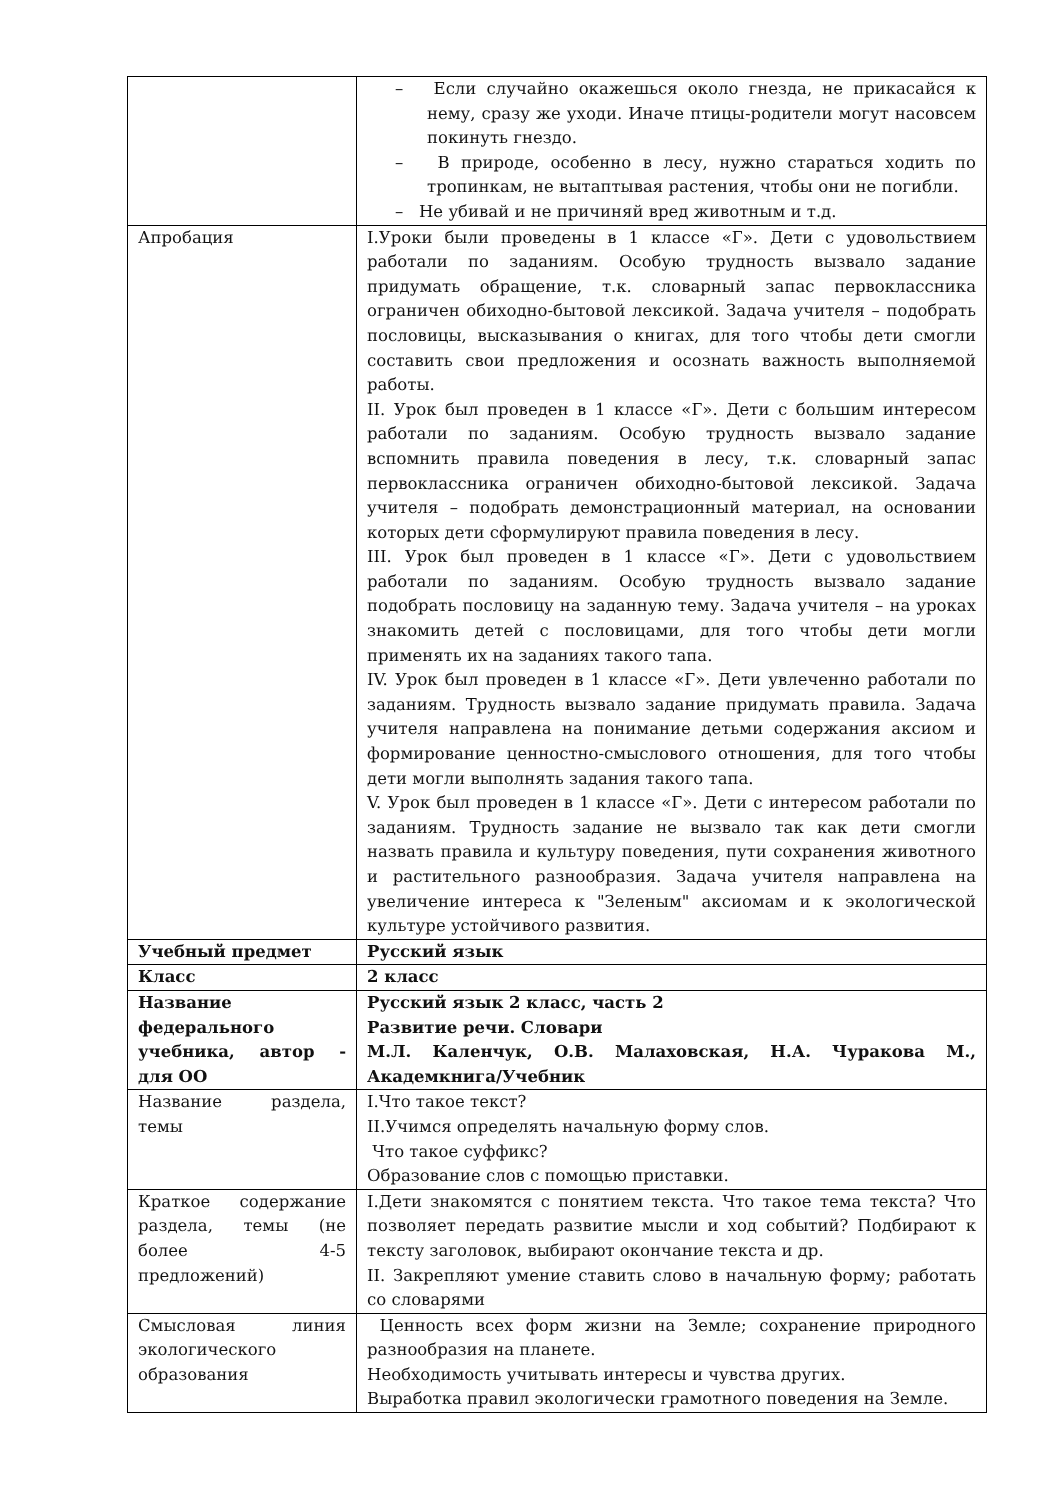| | – Если случайно окажешься около гнезда, не прикасайся к нему, сразу же уходи. Иначе птицы-родители могут насовсем покинуть гнездо. – В природе, особенно в лесу, нужно стараться ходить по тропинкам, не вытаптывая растения, чтобы они не погибли. – Не убивай и не причиняй вред животным и т.д. |
| Апробация | I.Уроки были проведены в 1 классе «Г». Дети с удовольствием работали по заданиям. Особую трудность вызвало задание придумать обращение, т.к. словарный запас первоклассника ограничен обиходно-бытовой лексикой. Задача учителя – подобрать пословицы, высказывания о книгах, для того чтобы дети смогли составить свои предложения и осознать важность выполняемой работы. II. Урок был проведен в 1 классе «Г». Дети с большим интересом работали по заданиям. Особую трудность вызвало задание вспомнить правила поведения в лесу, т.к. словарный запас первоклассника ограничен обиходно-бытовой лексикой. Задача учителя – подобрать демонстрационный материал, на основании которых дети сформулируют правила поведения в лесу. III. Урок был проведен в 1 классе «Г». Дети с удовольствием работали по заданиям. Особую трудность вызвало задание подобрать пословицу на заданную тему. Задача учителя – на уроках знакомить детей с пословицами, для того чтобы дети могли применять их на заданиях такого тапа. IV. Урок был проведен в 1 классе «Г». Дети увлеченно работали по заданиям. Трудность вызвало задание придумать правила. Задача учителя направлена на понимание детьми содержания аксиом и формирование ценностно-смыслового отношения, для того чтобы дети могли выполнять задания такого тапа. V. Урок был проведен в 1 классе «Г». Дети с интересом работали по заданиям. Трудность задание не вызвало так как дети смогли назвать правила и культуру поведения, пути сохранения животного и растительного разнообразия. Задача учителя направлена на увеличение интереса к "Зеленым" аксиомам и к экологической культуре устойчивого развития. |
| Учебный предмет | Русский язык |
| Класс | 2 класс |
| Название федерального учебника, автор - для ОО | Русский язык 2 класс, часть 2 Развитие речи. Словари М.Л. Каленчук, О.В. Малаховская, Н.А. Чуракова М., Академкнига/Учебник |
| Название раздела, темы | I.Что такое текст? II.Учимся определять начальную форму слов. Что такое суффикс? Образование слов с помощью приставки. |
| Краткое содержание раздела, темы (не более 4-5 предложений) | I.Дети знакомятся с понятием текста. Что такое тема текста? Что позволяет передать развитие мысли и ход событий? Подбирают к тексту заголовок, выбирают окончание текста и др. II. Закрепляют умение ставить слово в начальную форму; работать со словарями |
| Смысловая линия экологического образования | Ценность всех форм жизни на Земле; сохранение природного разнообразия на планете. Необходимость учитывать интересы и чувства других. Выработка правил экологически грамотного поведения на Земле. |